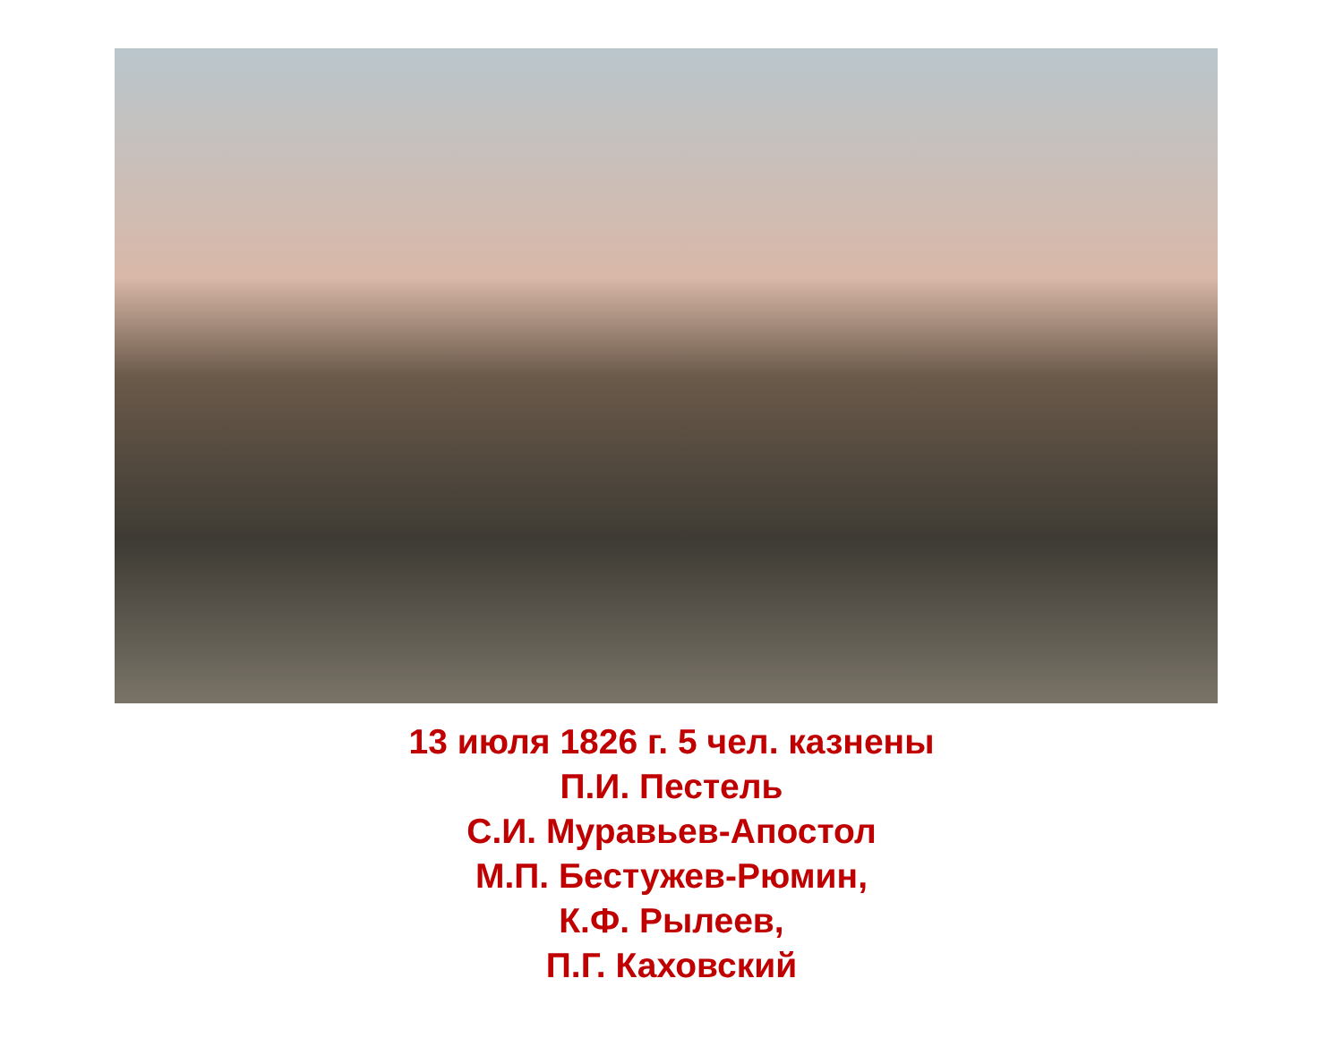13 июля 1826 г. 5 чел. казнены
П.И. Пестель
С.И. Муравьев-Апостол
М.П. Бестужев-Рюмин,
К.Ф. Рылеев,
П.Г. Каховский